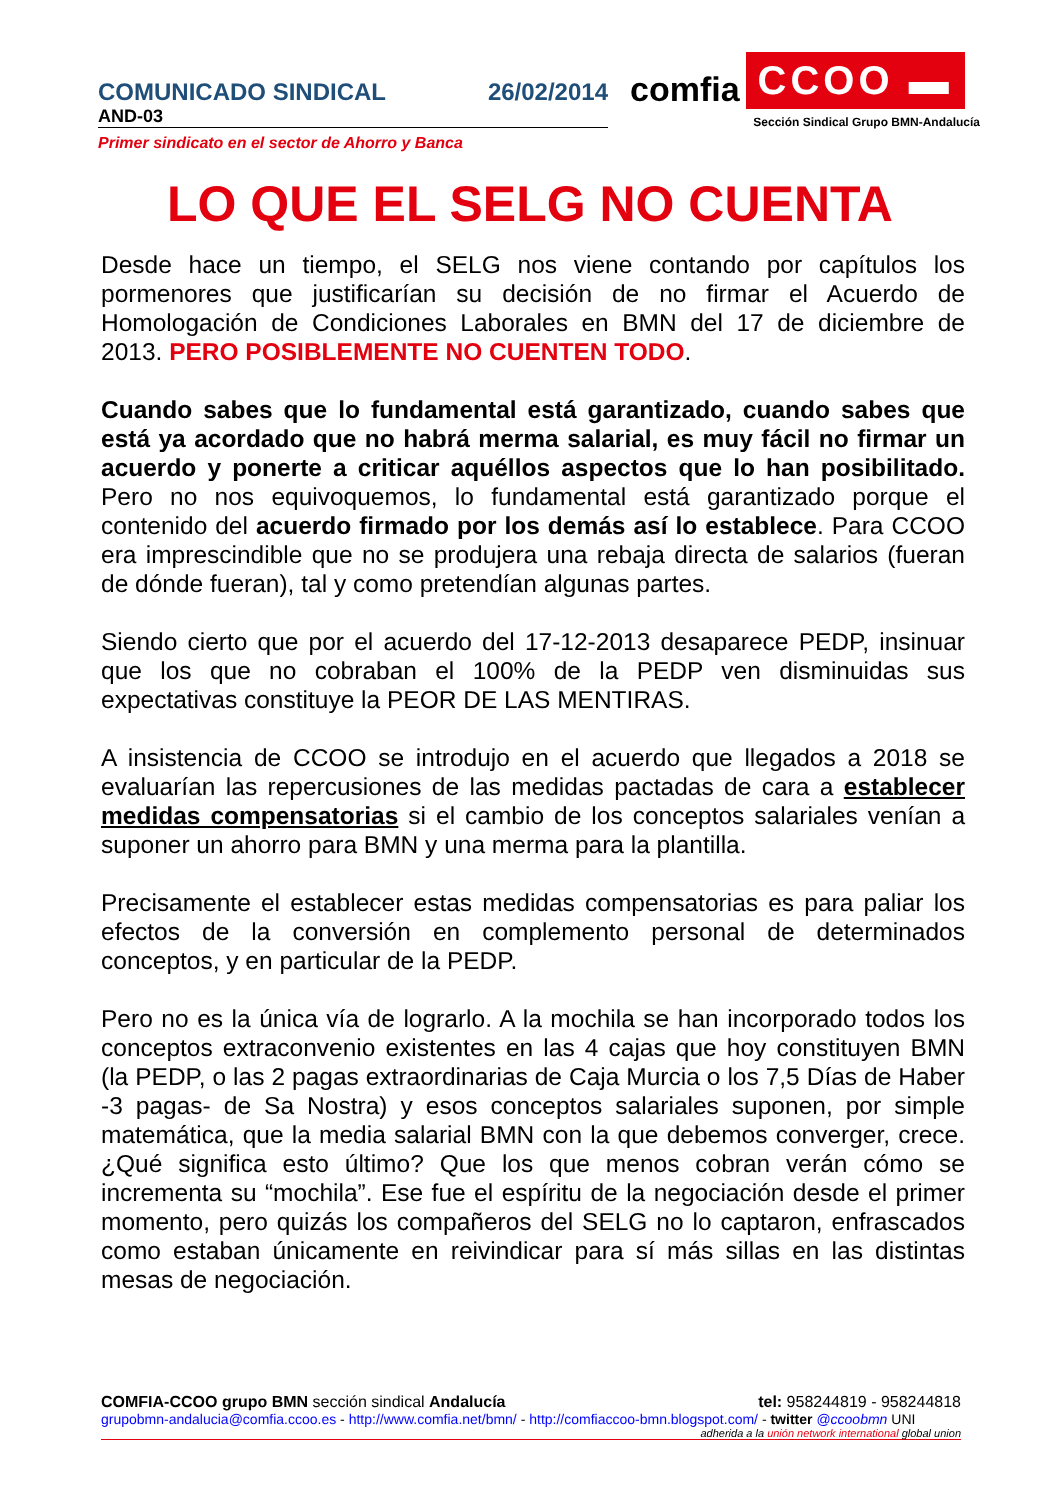COMUNICADO SINDICAL 26/02/2014
AND-03
Primer sindicato en el sector de Ahorro y Banca
comfia CCOO ▬
Sección Sindical Grupo BMN-Andalucía
LO QUE EL SELG NO CUENTA
Desde hace un tiempo, el SELG nos viene contando por capítulos los pormenores que justificarían su decisión de no firmar el Acuerdo de Homologación de Condiciones Laborales en BMN del 17 de diciembre de 2013. PERO POSIBLEMENTE NO CUENTEN TODO.
Cuando sabes que lo fundamental está garantizado, cuando sabes que está ya acordado que no habrá merma salarial, es muy fácil no firmar un acuerdo y ponerte a criticar aquéllos aspectos que lo han posibilitado. Pero no nos equivoquemos, lo fundamental está garantizado porque el contenido del acuerdo firmado por los demás así lo establece. Para CCOO era imprescindible que no se produjera una rebaja directa de salarios (fueran de dónde fueran), tal y como pretendían algunas partes.
Siendo cierto que por el acuerdo del 17-12-2013 desaparece PEDP, insinuar que los que no cobraban el 100% de la PEDP ven disminuidas sus expectativas constituye la PEOR DE LAS MENTIRAS.
A insistencia de CCOO se introdujo en el acuerdo que llegados a 2018 se evaluarían las repercusiones de las medidas pactadas de cara a establecer medidas compensatorias si el cambio de los conceptos salariales venían a suponer un ahorro para BMN y una merma para la plantilla.
Precisamente el establecer estas medidas compensatorias es para paliar los efectos de la conversión en complemento personal de determinados conceptos, y en particular de la PEDP.
Pero no es la única vía de lograrlo. A la mochila se han incorporado todos los conceptos extraconvenio existentes en las 4 cajas que hoy constituyen BMN (la PEDP, o las 2 pagas extraordinarias de Caja Murcia o los 7,5 Días de Haber -3 pagas- de Sa Nostra) y esos conceptos salariales suponen, por simple matemática, que la media salarial BMN con la que debemos converger, crece. ¿Qué significa esto último? Que los que menos cobran verán cómo se incrementa su “mochila”. Ese fue el espíritu de la negociación desde el primer momento, pero quizás los compañeros del SELG no lo captaron, enfrascados como estaban únicamente en reivindicar para sí más sillas en las distintas mesas de negociación.
COMFIA-CCOO grupo BMN sección sindical Andalucía tel: 958244819 - 958244818
grupobmn-andalucia@comfia.ccoo.es - http://www.comfia.net/bmn/ - http://comfiaccoo-bmn.blogspot.com/ - twitter @ccoobmn UNI
adherida a la unión network international global union